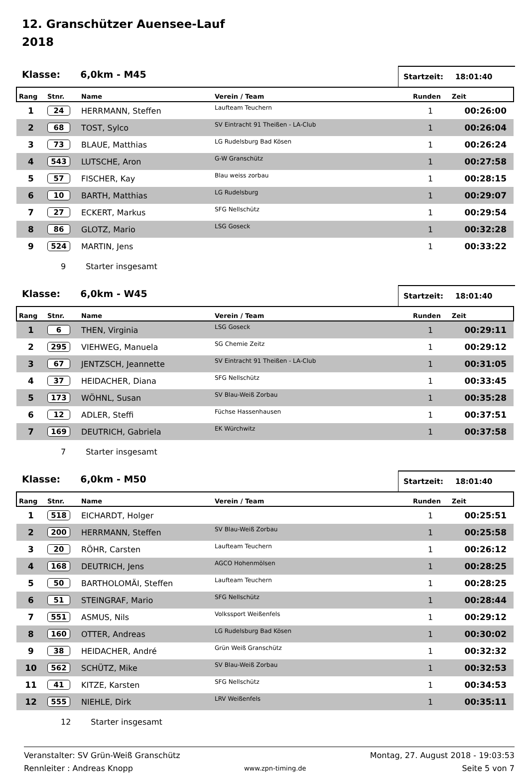12. Granschützer Auensee-Lauf
2018
Klasse: 6,0km - M45
Startzeit: 18:01:40
| Rang | Stnr. | Name | Verein / Team | Runden | Zeit |
| --- | --- | --- | --- | --- | --- |
| 1 | 24 | HERRMANN, Steffen | Laufteam Teuchern | 1 | 00:26:00 |
| 2 | 68 | TOST, Sylco | SV Eintracht 91 Theißen - LA-Club | 1 | 00:26:04 |
| 3 | 73 | BLAUE, Matthias | LG Rudelsburg Bad Kösen | 1 | 00:26:24 |
| 4 | 543 | LUTSCHE, Aron | G-W Granschütz | 1 | 00:27:58 |
| 5 | 57 | FISCHER, Kay | Blau weiss zorbau | 1 | 00:28:15 |
| 6 | 10 | BARTH, Matthias | LG Rudelsburg | 1 | 00:29:07 |
| 7 | 27 | ECKERT, Markus | SFG Nellschütz | 1 | 00:29:54 |
| 8 | 86 | GLOTZ, Mario | LSG Goseck | 1 | 00:32:28 |
| 9 | 524 | MARTIN, Jens | | 1 | 00:33:22 |
9 Starter insgesamt
Klasse: 6,0km - W45
Startzeit: 18:01:40
| Rang | Stnr. | Name | Verein / Team | Runden | Zeit |
| --- | --- | --- | --- | --- | --- |
| 1 | 6 | THEN, Virginia | LSG Goseck | 1 | 00:29:11 |
| 2 | 295 | VIEHWEG, Manuela | SG Chemie Zeitz | 1 | 00:29:12 |
| 3 | 67 | JENTZSCH, Jeannette | SV Eintracht 91 Theißen - LA-Club | 1 | 00:31:05 |
| 4 | 37 | HEIDACHER, Diana | SFG Nellschütz | 1 | 00:33:45 |
| 5 | 173 | WÖHNL, Susan | SV Blau-Weiß Zorbau | 1 | 00:35:28 |
| 6 | 12 | ADLER, Steffi | Füchse Hassenhausen | 1 | 00:37:51 |
| 7 | 169 | DEUTRICH, Gabriela | EK Würchwitz | 1 | 00:37:58 |
7 Starter insgesamt
Klasse: 6,0km - M50
Startzeit: 18:01:40
| Rang | Stnr. | Name | Verein / Team | Runden | Zeit |
| --- | --- | --- | --- | --- | --- |
| 1 | 518 | EICHARDT, Holger | | 1 | 00:25:51 |
| 2 | 200 | HERRMANN, Steffen | SV Blau-Weiß Zorbau | 1 | 00:25:58 |
| 3 | 20 | RÖHR, Carsten | Laufteam Teuchern | 1 | 00:26:12 |
| 4 | 168 | DEUTRICH, Jens | AGCO Hohenmölsen | 1 | 00:28:25 |
| 5 | 50 | BARTHOLOMÄI, Steffen | Laufteam Teuchern | 1 | 00:28:25 |
| 6 | 51 | STEINGRAF, Mario | SFG Nellschütz | 1 | 00:28:44 |
| 7 | 551 | ASMUS, Nils | Volkssport Weißenfels | 1 | 00:29:12 |
| 8 | 160 | OTTER, Andreas | LG Rudelsburg Bad Kösen | 1 | 00:30:02 |
| 9 | 38 | HEIDACHER, André | Grün Weiß Granschütz | 1 | 00:32:32 |
| 10 | 562 | SCHÜTZ, Mike | SV Blau-Weiß Zorbau | 1 | 00:32:53 |
| 11 | 41 | KITZE, Karsten | SFG Nellschütz | 1 | 00:34:53 |
| 12 | 555 | NIEHLE, Dirk | LRV Weißenfels | 1 | 00:35:11 |
12 Starter insgesamt
Veranstalter: SV Grün-Weiß Granschütz
Rennleiter : Andreas Knopp
www.zpn-timing.de
Montag, 27. August 2018 - 19:03:53
Seite 5 von 7